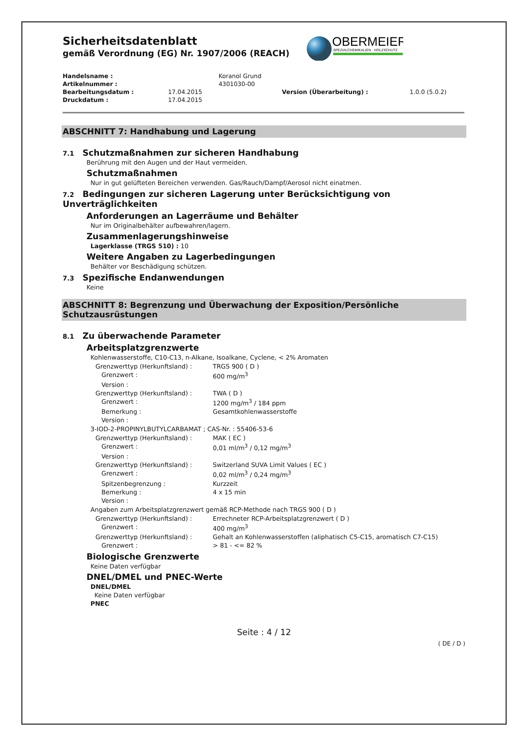OBERMEIER
SPEZIALCHEMIKALIEN · HOLZSCHUTZ
Sicherheitsdatenblatt
gemäß Verordnung (EG) Nr. 1907/2006 (REACH)
| Handelsname : | | Koranol Grund | | |
| Artikelnummer : | | 4301030-00 | | |
| Bearbeitungsdatum : | 17.04.2015 | | Version (Überarbeitung) : | 1.0.0 (5.0.2) |
| Druckdatum : | 17.04.2015 | | | |
ABSCHNITT 7: Handhabung und Lagerung
7.1 Schutzmaßnahmen zur sicheren Handhabung
Berührung mit den Augen und der Haut vermeiden.
Schutzmaßnahmen
Nur in gut gelüfteten Bereichen verwenden. Gas/Rauch/Dampf/Aerosol nicht einatmen.
7.2 Bedingungen zur sicheren Lagerung unter Berücksichtigung von Unverträglichkeiten
Anforderungen an Lagerräume und Behälter
Nur im Originalbehälter aufbewahren/lagern.
Zusammenlagerungshinweise
Lagerklasse (TRGS 510) : 10
Weitere Angaben zu Lagerbedingungen
Behälter vor Beschädigung schützen.
7.3 Spezifische Endanwendungen
Keine
ABSCHNITT 8: Begrenzung und Überwachung der Exposition/Persönliche Schutzausrüstungen
8.1 Zu überwachende Parameter
Arbeitsplatzgrenzwerte
Kohlenwasserstoffe, C10-C13, n-Alkane, Isoalkane, Cyclene, < 2% Aromaten
| Grenzwerttyp (Herkunftsland) : | TRGS 900 ( D ) |
| Grenzwert : | 600 mg/m<sup>3</sup> |
| Version : | |
| Grenzwerttyp (Herkunftsland) : | TWA ( D ) |
| Grenzwert : | 1200 mg/m<sup>3</sup> / 184 ppm |
| Bemerkung : | Gesamtkohlenwasserstoffe |
| Version : | |
3-IOD-2-PROPINYLBUTYLCARBAMAT ; CAS-Nr. : 55406-53-6
| Grenzwerttyp (Herkunftsland) : | MAK ( EC ) |
| Grenzwert : | 0,01 ml/m<sup>3</sup> / 0,12 mg/m<sup>3</sup> |
| Version : | |
| Grenzwerttyp (Herkunftsland) : | Switzerland SUVA Limit Values ( EC ) |
| Grenzwert : | 0,02 ml/m<sup>3</sup> / 0,24 mg/m<sup>3</sup> |
| Spitzenbegrenzung : | Kurzzeit |
| Bemerkung : | 4 x 15 min |
| Version : | |
Angaben zum Arbeitsplatzgrenzwert gemäß RCP-Methode nach TRGS 900 ( D )
| Grenzwerttyp (Herkunftsland) : | Errechneter RCP-Arbeitsplatzgrenzwert ( D ) |
| Grenzwert : | 400 mg/m<sup>3</sup> |
| Grenzwerttyp (Herkunftsland) : | Gehalt an Kohlenwasserstoffen (aliphatisch C5-C15, aromatisch C7-C15) |
| Grenzwert : | > 81 - <= 82 % |
Biologische Grenzwerte
Keine Daten verfügbar
DNEL/DMEL und PNEC-Werte
DNEL/DMEL
Keine Daten verfügbar
PNEC
Seite : 4 / 12
( DE / D )